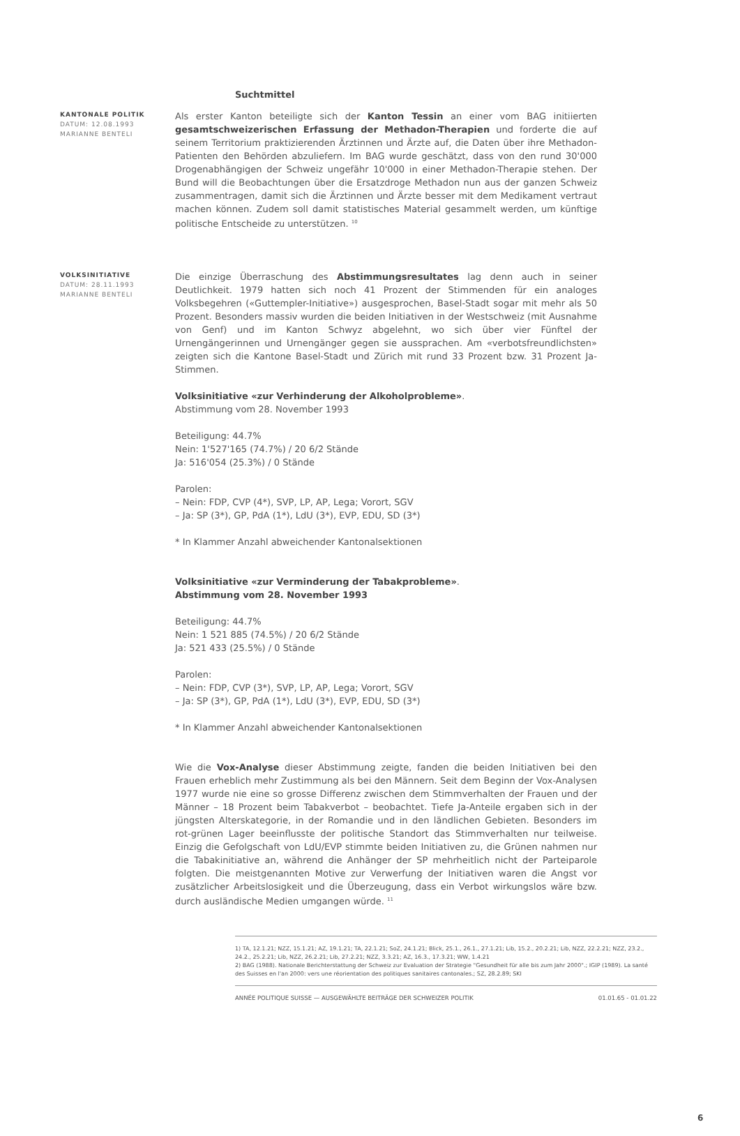Suchtmittel
KANTONALE POLITIK
DATUM: 12.08.1993
MARIANNE BENTELI
Als erster Kanton beteiligte sich der Kanton Tessin an einer vom BAG initiierten gesamtschweizerischen Erfassung der Methadon-Therapien und forderte die auf seinem Territorium praktizierenden Ärztinnen und Ärzte auf, die Daten über ihre Methadon-Patienten den Behörden abzuliefern. Im BAG wurde geschätzt, dass von den rund 30'000 Drogenabhängigen der Schweiz ungefähr 10'000 in einer Methadon-Therapie stehen. Der Bund will die Beobachtungen über die Ersatzdroge Methadon nun aus der ganzen Schweiz zusammentragen, damit sich die Ärztinnen und Ärzte besser mit dem Medikament vertraut machen können. Zudem soll damit statistisches Material gesammelt werden, um künftige politische Entscheide zu unterstützen. <sup>10</sup>
VOLKSINITIATIVE
DATUM: 28.11.1993
MARIANNE BENTELI
Die einzige Überraschung des Abstimmungsresultates lag denn auch in seiner Deutlichkeit. 1979 hatten sich noch 41 Prozent der Stimmenden für ein analoges Volksbegehren («Guttempler-Initiative») ausgesprochen, Basel-Stadt sogar mit mehr als 50 Prozent. Besonders massiv wurden die beiden Initiativen in der Westschweiz (mit Ausnahme von Genf) und im Kanton Schwyz abgelehnt, wo sich über vier Fünftel der Urnengängerinnen und Urnengänger gegen sie aussprachen. Am «verbotsfreundlichsten» zeigten sich die Kantone Basel-Stadt und Zürich mit rund 33 Prozent bzw. 31 Prozent Ja-Stimmen.
Volksinitiative «zur Verhinderung der Alkoholprobleme».
Abstimmung vom 28. November 1993
Beteiligung: 44.7%
Nein: 1'527'165 (74.7%) / 20 6/2 Stände
Ja: 516'054 (25.3%) / 0 Stände
Parolen:
– Nein: FDP, CVP (4*), SVP, LP, AP, Lega; Vorort, SGV
– Ja: SP (3*), GP, PdA (1*), LdU (3*), EVP, EDU, SD (3*)
* In Klammer Anzahl abweichender Kantonalsektionen
Volksinitiative «zur Verminderung der Tabakprobleme».
Abstimmung vom 28. November 1993
Beteiligung: 44.7%
Nein: 1 521 885 (74.5%) / 20 6/2 Stände
Ja: 521 433 (25.5%) / 0 Stände
Parolen:
– Nein: FDP, CVP (3*), SVP, LP, AP, Lega; Vorort, SGV
– Ja: SP (3*), GP, PdA (1*), LdU (3*), EVP, EDU, SD (3*)
* In Klammer Anzahl abweichender Kantonalsektionen
Wie die Vox-Analyse dieser Abstimmung zeigte, fanden die beiden Initiativen bei den Frauen erheblich mehr Zustimmung als bei den Männern. Seit dem Beginn der Vox-Analysen 1977 wurde nie eine so grosse Differenz zwischen dem Stimmverhalten der Frauen und der Männer – 18 Prozent beim Tabakverbot – beobachtet. Tiefe Ja-Anteile ergaben sich in der jüngsten Alterskategorie, in der Romandie und in den ländlichen Gebieten. Besonders im rot-grünen Lager beeinflusste der politische Standort das Stimmverhalten nur teilweise. Einzig die Gefolgschaft von LdU/EVP stimmte beiden Initiativen zu, die Grünen nahmen nur die Tabakinitiative an, während die Anhänger der SP mehrheitlich nicht der Parteiparole folgten. Die meistgenannten Motive zur Verwerfung der Initiativen waren die Angst vor zusätzlicher Arbeitslosigkeit und die Überzeugung, dass ein Verbot wirkungslos wäre bzw. durch ausländische Medien umgangen würde. <sup>11</sup>
1) TA, 12.1.21; NZZ, 15.1.21; AZ, 19.1.21; TA, 22.1.21; SoZ, 24.1.21; Blick, 25.1., 26.1., 27.1.21; Lib, 15.2., 20.2.21; Lib, NZZ, 22.2.21; NZZ, 23.2., 24.2., 25.2.21; Lib, NZZ, 26.2.21; Lib, 27.2.21; NZZ, 3.3.21; AZ, 16.3., 17.3.21; WW, 1.4.21
2) BAG (1988). Nationale Berichterstattung der Schweiz zur Evaluation der Strategie "Gesundheit für alle bis zum Jahr 2000".; IGIP (1989). La santé des Suisses en l'an 2000: vers une réorientation des politiques sanitaires cantonales.; SZ, 28.2.89; SKI
ANNÉE POLITIQUE SUISSE — AUSGEWÄHLTE BEITRÄGE DER SCHWEIZER POLITIK 01.01.65 - 01.01.22
6